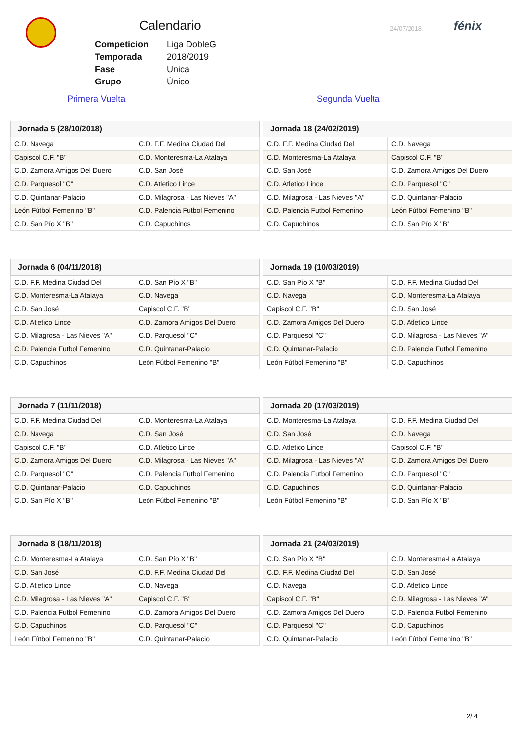Calendario
| Competicion | Liga DobleG |
| Temporada | 2018/2019 |
| Fase | Unica |
| Grupo | Único |
24/07/2018
fénix
Primera Vuelta Segunda Vuelta
| Jornada 5 (28/10/2018) | |
| --- | --- |
| C.D. Navega | C.D. F.F. Medina Ciudad Del |
| Capiscol C.F. "B" | C.D. Monteresma-La Atalaya |
| C.D. Zamora Amigos Del Duero | C.D. San José |
| C.D. Parquesol "C" | C.D. Atletico Lince |
| C.D. Quintanar-Palacio | C.D. Milagrosa - Las Nieves "A" |
| León Fútbol Femenino "B" | C.D. Palencia Futbol Femenino |
| C.D. San Pío X "B" | C.D. Capuchinos |
| Jornada 18 (24/02/2019) | |
| --- | --- |
| C.D. F.F. Medina Ciudad Del | C.D. Navega |
| C.D. Monteresma-La Atalaya | Capiscol C.F. "B" |
| C.D. San José | C.D. Zamora Amigos Del Duero |
| C.D. Atletico Lince | C.D. Parquesol "C" |
| C.D. Milagrosa - Las Nieves "A" | C.D. Quintanar-Palacio |
| C.D. Palencia Futbol Femenino | León Fútbol Femenino "B" |
| C.D. Capuchinos | C.D. San Pío X "B" |
| Jornada 6 (04/11/2018) | |
| --- | --- |
| C.D. F.F. Medina Ciudad Del | C.D. San Pío X "B" |
| C.D. Monteresma-La Atalaya | C.D. Navega |
| C.D. San José | Capiscol C.F. "B" |
| C.D. Atletico Lince | C.D. Zamora Amigos Del Duero |
| C.D. Milagrosa - Las Nieves "A" | C.D. Parquesol "C" |
| C.D. Palencia Futbol Femenino | C.D. Quintanar-Palacio |
| C.D. Capuchinos | León Fútbol Femenino "B" |
| Jornada 19 (10/03/2019) | |
| --- | --- |
| C.D. San Pío X "B" | C.D. F.F. Medina Ciudad Del |
| C.D. Navega | C.D. Monteresma-La Atalaya |
| Capiscol C.F. "B" | C.D. San José |
| C.D. Zamora Amigos Del Duero | C.D. Atletico Lince |
| C.D. Parquesol "C" | C.D. Milagrosa - Las Nieves "A" |
| C.D. Quintanar-Palacio | C.D. Palencia Futbol Femenino |
| León Fútbol Femenino "B" | C.D. Capuchinos |
| Jornada 7 (11/11/2018) | |
| --- | --- |
| C.D. F.F. Medina Ciudad Del | C.D. Monteresma-La Atalaya |
| C.D. Navega | C.D. San José |
| Capiscol C.F. "B" | C.D. Atletico Lince |
| C.D. Zamora Amigos Del Duero | C.D. Milagrosa - Las Nieves "A" |
| C.D. Parquesol "C" | C.D. Palencia Futbol Femenino |
| C.D. Quintanar-Palacio | C.D. Capuchinos |
| C.D. San Pío X "B" | León Fútbol Femenino "B" |
| Jornada 20 (17/03/2019) | |
| --- | --- |
| C.D. Monteresma-La Atalaya | C.D. F.F. Medina Ciudad Del |
| C.D. San José | C.D. Navega |
| C.D. Atletico Lince | Capiscol C.F. "B" |
| C.D. Milagrosa - Las Nieves "A" | C.D. Zamora Amigos Del Duero |
| C.D. Palencia Futbol Femenino | C.D. Parquesol "C" |
| C.D. Capuchinos | C.D. Quintanar-Palacio |
| León Fútbol Femenino "B" | C.D. San Pío X "B" |
| Jornada 8 (18/11/2018) | |
| --- | --- |
| C.D. Monteresma-La Atalaya | C.D. San Pío X "B" |
| C.D. San José | C.D. F.F. Medina Ciudad Del |
| C.D. Atletico Lince | C.D. Navega |
| C.D. Milagrosa - Las Nieves "A" | Capiscol C.F. "B" |
| C.D. Palencia Futbol Femenino | C.D. Zamora Amigos Del Duero |
| C.D. Capuchinos | C.D. Parquesol "C" |
| León Fútbol Femenino "B" | C.D. Quintanar-Palacio |
| Jornada 21 (24/03/2019) | |
| --- | --- |
| C.D. San Pío X "B" | C.D. Monteresma-La Atalaya |
| C.D. F.F. Medina Ciudad Del | C.D. San José |
| C.D. Navega | C.D. Atletico Lince |
| Capiscol C.F. "B" | C.D. Milagrosa - Las Nieves "A" |
| C.D. Zamora Amigos Del Duero | C.D. Palencia Futbol Femenino |
| C.D. Parquesol "C" | C.D. Capuchinos |
| C.D. Quintanar-Palacio | León Fútbol Femenino "B" |
2/ 4